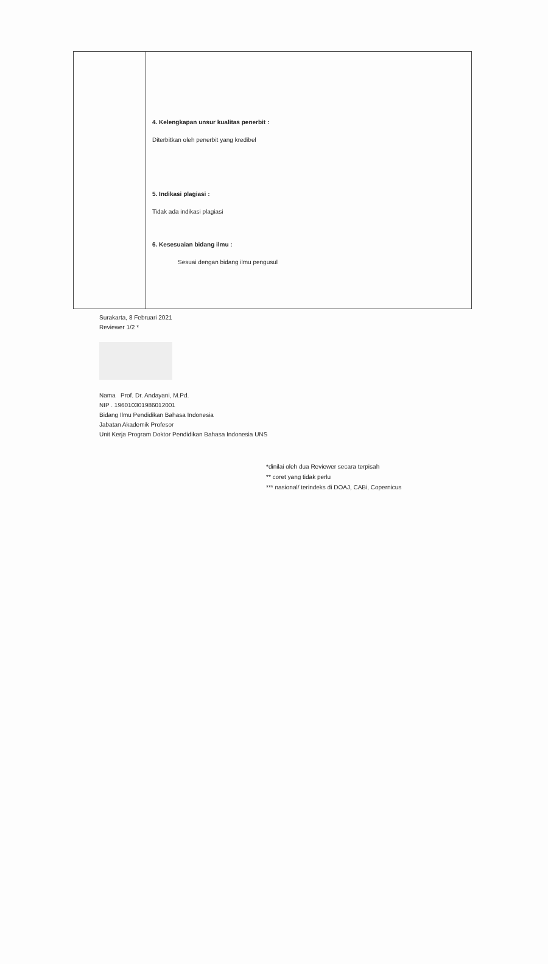| | 4. Kelengkapan unsur kualitas penerbit : Diterbitkan oleh penerbit yang kredibel 5. Indikasi plagiasi : Tidak ada indikasi plagiasi 6. Kesesuaian bidang ilmu : Sesuai dengan bidang ilmu pengusul |
Surakarta, 8 Februari 2021
Reviewer 1/2 *
Nama Prof. Dr. Andayani, M.Pd.
NIP . 196010301986012001
Bidang Ilmu Pendidikan Bahasa Indonesia
Jabatan Akademik Profesor
Unit Kerja Program Doktor Pendidikan Bahasa Indonesia UNS
*dinilai oleh dua Reviewer secara terpisah
** coret yang tidak perlu
*** nasional/ terindeks di DOAJ, CABi, Copernicus